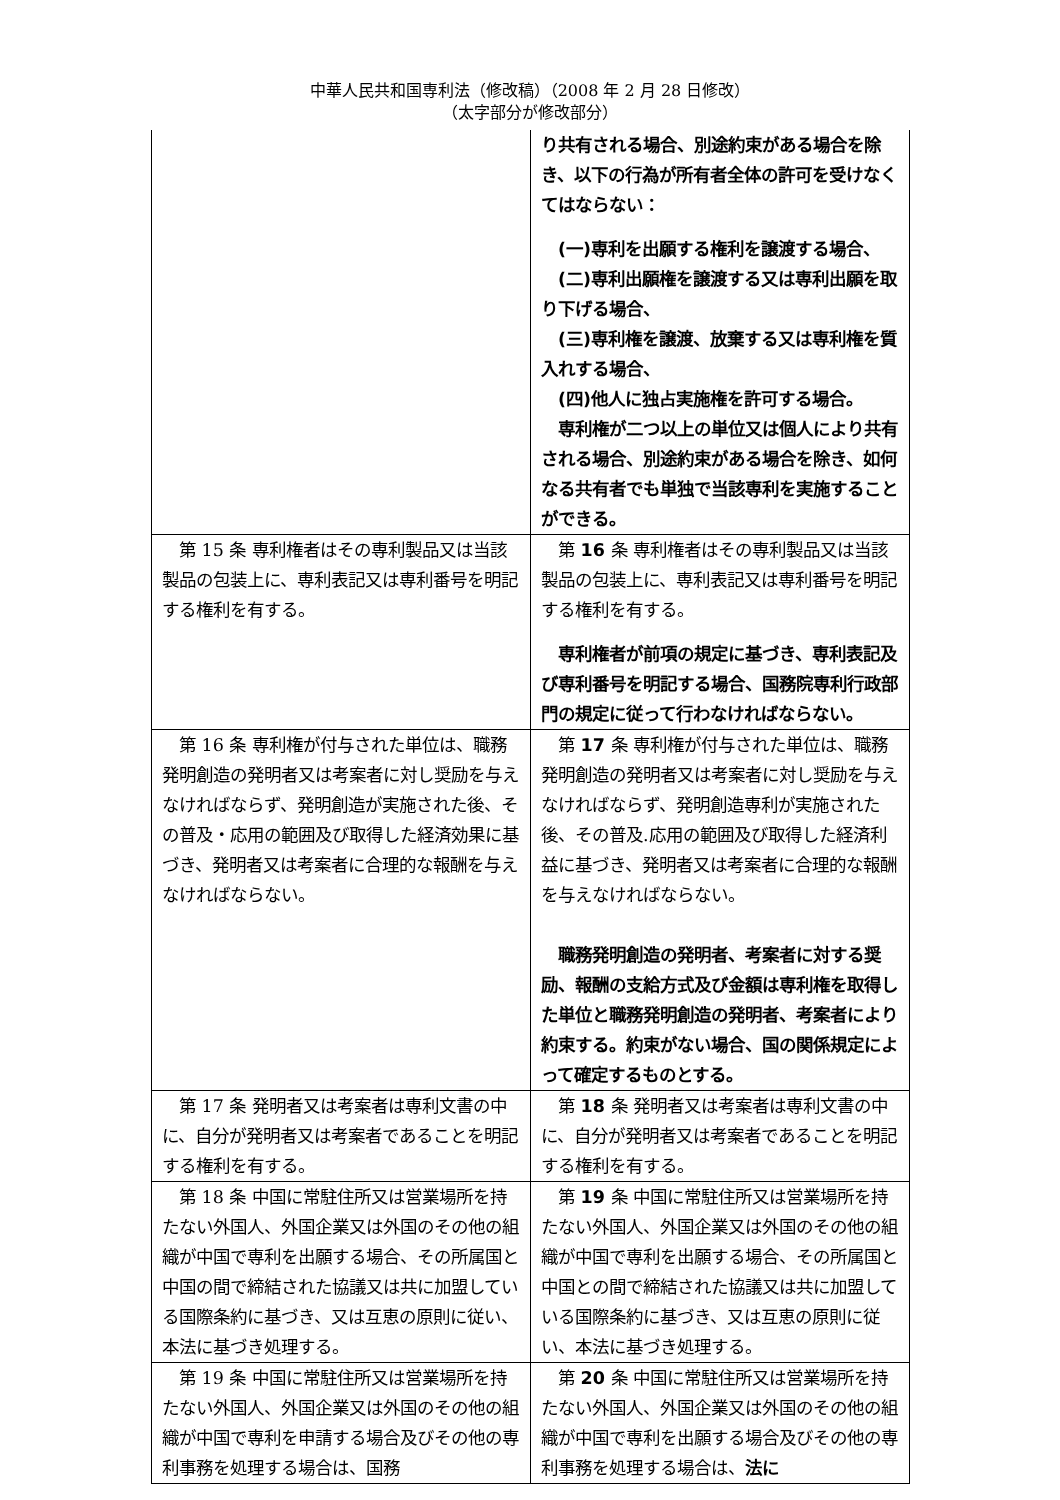中華人民共和国専利法（修改稿）（2008 年 2 月 28 日修改）
（太字部分が修改部分）
| | り共有される場合、別途約束がある場合を除き、以下の行為が所有者全体の許可を受けなくてはならない： (一)専利を出願する権利を譲渡する場合、 (二)専利出願権を譲渡する又は専利出願を取り下げる場合、 (三)専利権を譲渡、放棄する又は専利権を質入れする場合、 (四)他人に独占実施権を許可する場合。 専利権が二つ以上の単位又は個人により共有される場合、別途約束がある場合を除き、如何なる共有者でも単独で当該専利を実施することができる。 |
| 第 15 条 専利権者はその専利製品又は当該製品の包装上に、専利表記又は専利番号を明記する権利を有する。 | 第 16 条 専利権者はその専利製品又は当該製品の包装上に、専利表記又は専利番号を明記する権利を有する。 専利権者が前項の規定に基づき、専利表記及び専利番号を明記する場合、国務院専利行政部門の規定に従って行わなければならない。 |
| 第 16 条 専利権が付与された単位は、職務発明創造の発明者又は考案者に対し奨励を与えなければならず、発明創造が実施された後、その普及・応用の範囲及び取得した経済効果に基づき、発明者又は考案者に合理的な報酬を与えなければならない。 | 第 17 条 専利権が付与された単位は、職務発明創造の発明者又は考案者に対し奨励を与えなければならず、発明創造専利が実施された後、その普及.応用の範囲及び取得した経済利益に基づき、発明者又は考案者に合理的な報酬を与えなければならない。 職務発明創造の発明者、考案者に対する奨励、報酬の支給方式及び金額は専利権を取得した単位と職務発明創造の発明者、考案者により約束する。約束がない場合、国の関係規定によって確定するものとする。 |
| 第 17 条 発明者又は考案者は専利文書の中に、自分が発明者又は考案者であることを明記する権利を有する。 | 第 18 条 発明者又は考案者は専利文書の中に、自分が発明者又は考案者であることを明記する権利を有する。 |
| 第 18 条 中国に常駐住所又は営業場所を持たない外国人、外国企業又は外国のその他の組織が中国で専利を出願する場合、その所属国と中国の間で締結された協議又は共に加盟している国際条約に基づき、又は互恵の原則に従い、本法に基づき処理する。 | 第 19 条 中国に常駐住所又は営業場所を持たない外国人、外国企業又は外国のその他の組織が中国で専利を出願する場合、その所属国と中国との間で締結された協議又は共に加盟している国際条約に基づき、又は互恵の原則に従い、本法に基づき処理する。 |
| 第 19 条 中国に常駐住所又は営業場所を持たない外国人、外国企業又は外国のその他の組織が中国で専利を申請する場合及びその他の専利事務を処理する場合は、国務 | 第 20 条 中国に常駐住所又は営業場所を持たない外国人、外国企業又は外国のその他の組織が中国で専利を出願する場合及びその他の専利事務を処理する場合は、 法に |